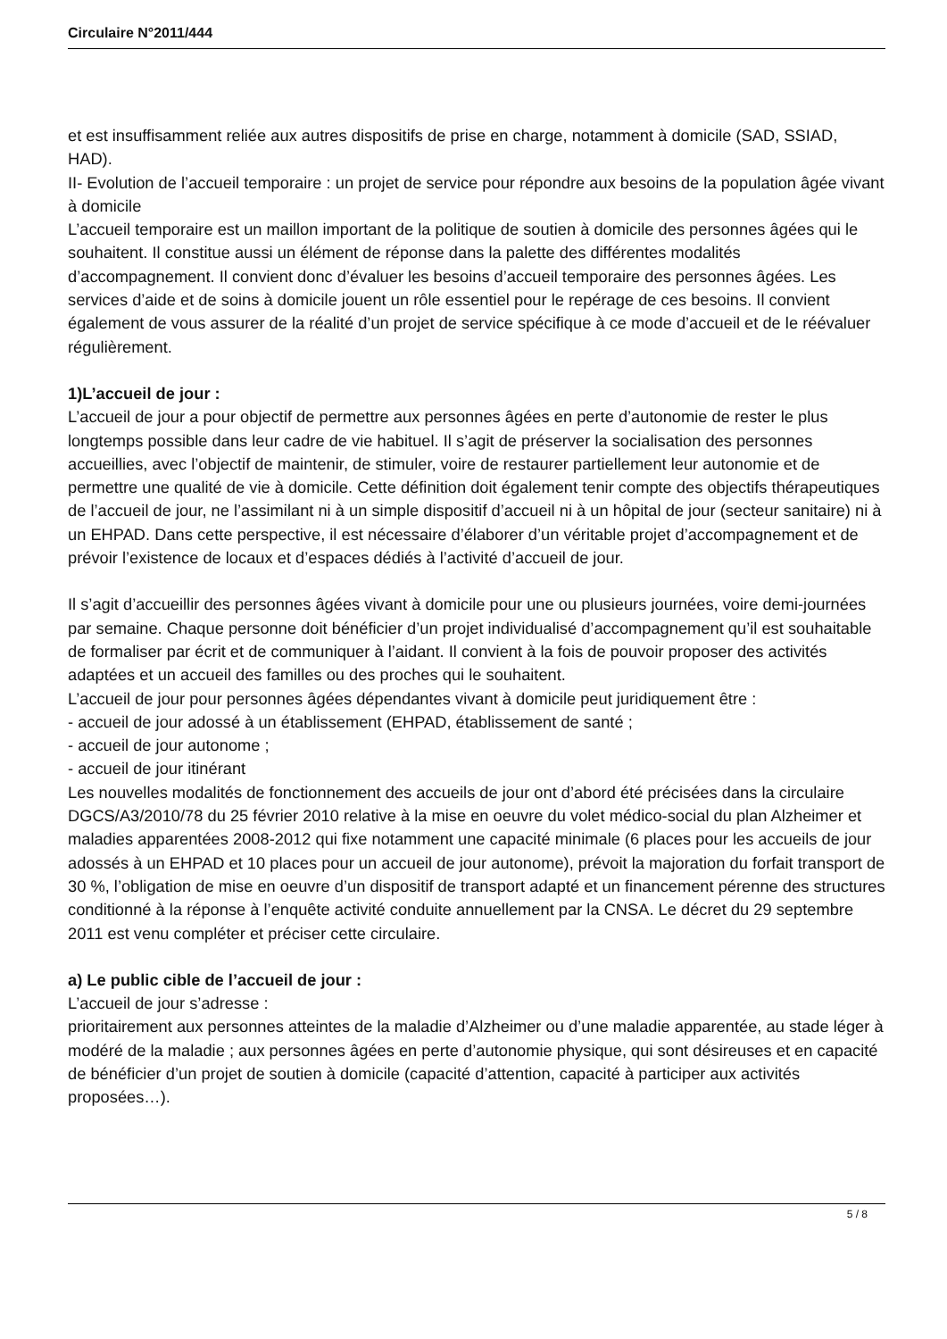Circulaire N°2011/444
et est insuffisamment reliée aux autres dispositifs de prise en charge, notamment à domicile (SAD, SSIAD, HAD).
II- Evolution de l’accueil temporaire : un projet de service pour répondre aux besoins de la population âgée vivant à domicile
L’accueil temporaire est un maillon important de la politique de soutien à domicile des personnes âgées qui le souhaitent. Il constitue aussi un élément de réponse dans la palette des différentes modalités d’accompagnement. Il convient donc d’évaluer les besoins d’accueil temporaire des personnes âgées. Les services d’aide et de soins à domicile jouent un rôle essentiel pour le repérage de ces besoins. Il convient également de vous assurer de la réalité d’un projet de service spécifique à ce mode d’accueil et de le réévaluer régulièrement.
1)L’accueil de jour :
L’accueil de jour a pour objectif de permettre aux personnes âgées en perte d’autonomie de rester le plus longtemps possible dans leur cadre de vie habituel. Il s’agit de préserver la socialisation des personnes accueillies, avec l’objectif de maintenir, de stimuler, voire de restaurer partiellement leur autonomie et de permettre une qualité de vie à domicile. Cette définition doit également tenir compte des objectifs thérapeutiques de l’accueil de jour, ne l’assimilant ni à un simple dispositif d’accueil ni à un hôpital de jour (secteur sanitaire) ni à un EHPAD. Dans cette perspective, il est nécessaire d’élaborer d’un véritable projet d’accompagnement et de prévoir l’existence de locaux et d’espaces dédiés à l’activité d’accueil de jour.
Il s’agit d’accueillir des personnes âgées vivant à domicile pour une ou plusieurs journées, voire demi-journées par semaine. Chaque personne doit bénéficier d’un projet individualisé d’accompagnement qu’il est souhaitable de formaliser par écrit et de communiquer à l’aidant. Il convient à la fois de pouvoir proposer des activités adaptées et un accueil des familles ou des proches qui le souhaitent.
L’accueil de jour pour personnes âgées dépendantes vivant à domicile peut juridiquement être :
- accueil de jour adossé à un établissement (EHPAD, établissement de santé ;
- accueil de jour autonome ;
- accueil de jour itinérant
Les nouvelles modalités de fonctionnement des accueils de jour ont d’abord été précisées dans la circulaire DGCS/A3/2010/78 du 25 février 2010 relative à la mise en oeuvre du volet médico-social du plan Alzheimer et maladies apparentées 2008-2012 qui fixe notamment une capacité minimale (6 places pour les accueils de jour adossés à un EHPAD et 10 places pour un accueil de jour autonome), prévoit la majoration du forfait transport de 30 %, l’obligation de mise en oeuvre d’un dispositif de transport adapté et un financement pérenne des structures conditionné à la réponse à l’enquête activité conduite annuellement par la CNSA. Le décret du 29 septembre 2011 est venu compléter et préciser cette circulaire.
a) Le public cible de l’accueil de jour :
L’accueil de jour s’adresse :
prioritairement aux personnes atteintes de la maladie d’Alzheimer ou d’une maladie apparentée, au stade léger à modéré de la maladie ; aux personnes âgées en perte d’autonomie physique, qui sont désireuses et en capacité de bénéficier d’un projet de soutien à domicile (capacité d’attention, capacité à participer aux activités proposées…).
5 / 8